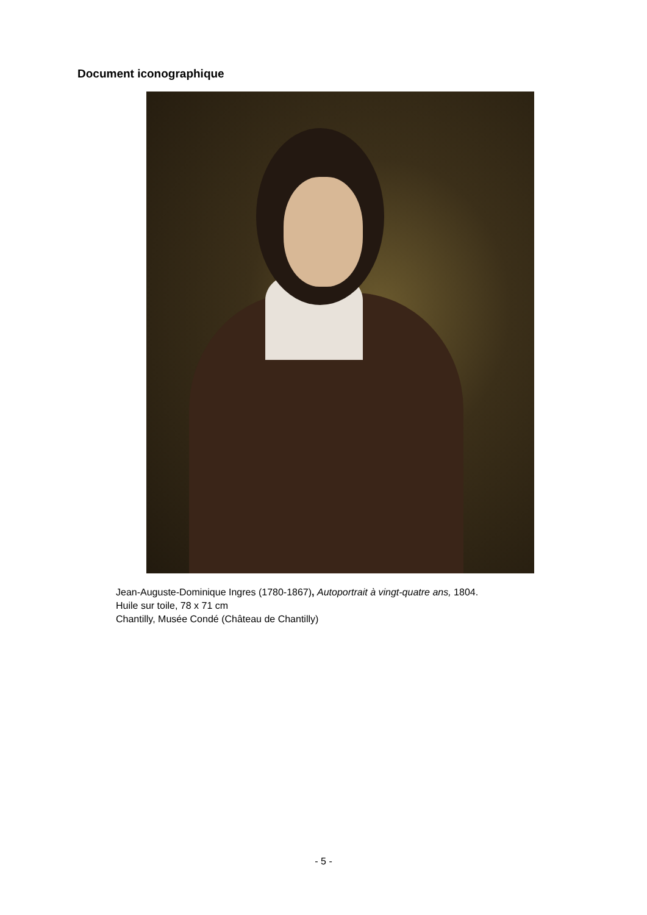Document iconographique
Jean-Auguste-Dominique Ingres (1780-1867), Autoportrait à vingt-quatre ans, 1804.
Huile sur toile, 78 x 71 cm
Chantilly, Musée Condé (Château de Chantilly)
- 5 -